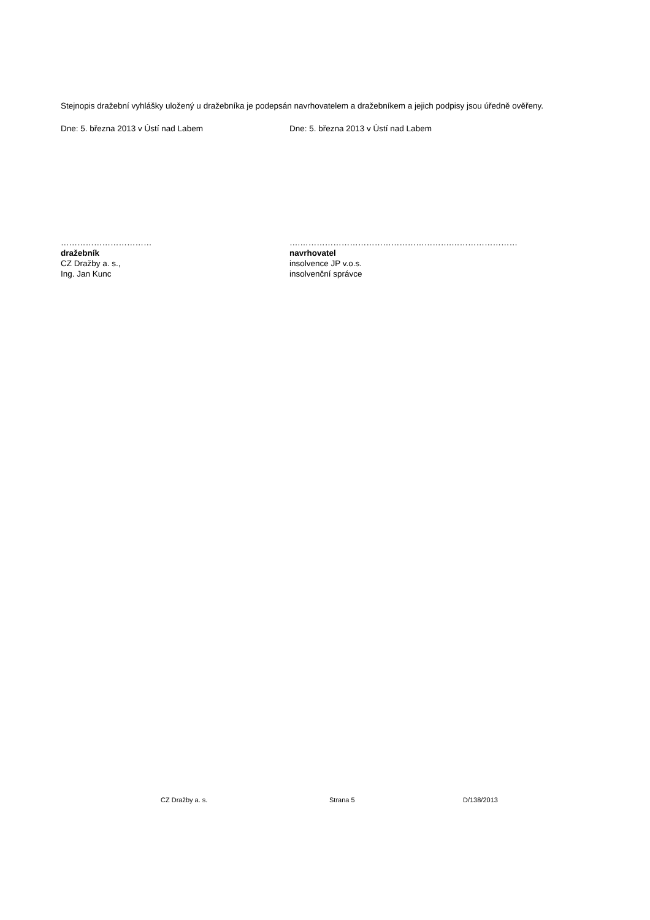Stejnopis dražební vyhlášky uložený u dražebníka je podepsán navrhovatelem a dražebníkem a jejich podpisy jsou úředně ověřeny.
Dne: 5. března 2013 v Ústí nad Labem Dne: 5. března 2013 v Ústí nad Labem
……………………………
dražebník
CZ Dražby a. s.,
Ing. Jan Kunc
….……………………………………………….……………………
navrhovatel
insolvence JP v.o.s.
insolvenční správce
CZ Dražby a. s. Strana 5 D/138/2013